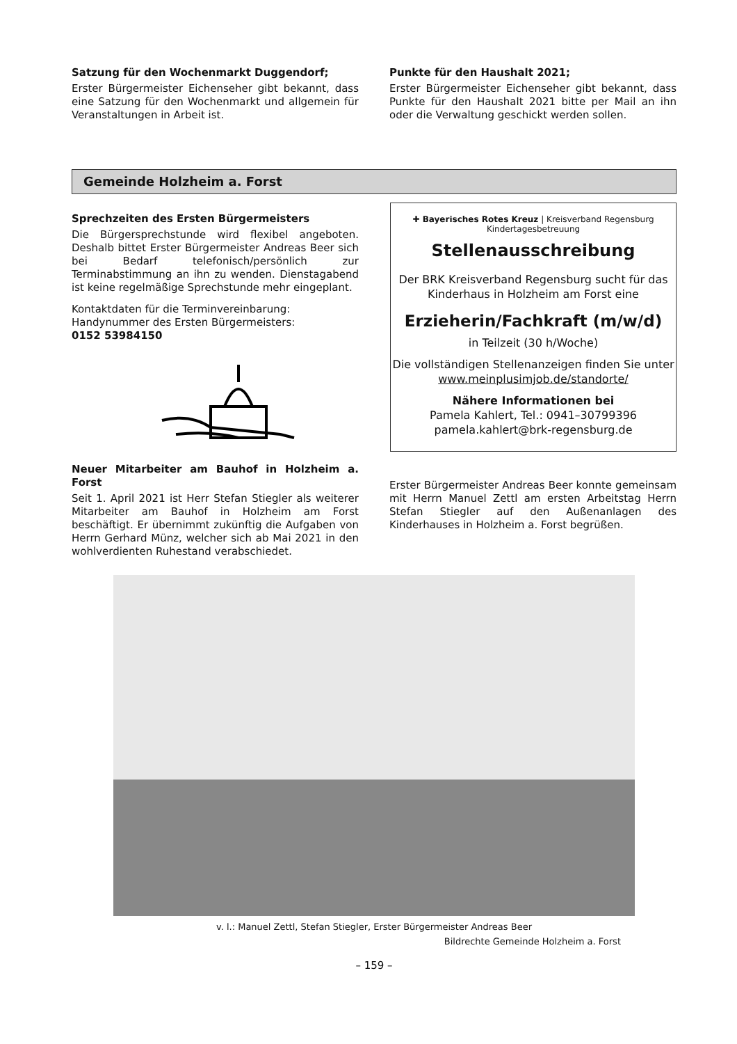Satzung für den Wochenmarkt Duggendorf;
Erster Bürgermeister Eichenseher gibt bekannt, dass eine Satzung für den Wochenmarkt und allgemein für Veranstaltungen in Arbeit ist.
Punkte für den Haushalt 2021;
Erster Bürgermeister Eichenseher gibt bekannt, dass Punkte für den Haushalt 2021 bitte per Mail an ihn oder die Verwaltung geschickt werden sollen.
Gemeinde Holzheim a. Forst
Sprechzeiten des Ersten Bürgermeisters
Die Bürgersprechstunde wird flexibel angeboten. Deshalb bittet Erster Bürgermeister Andreas Beer sich bei Bedarf telefonisch/persönlich zur Terminabstimmung an ihn zu wenden. Dienstagabend ist keine regelmäßige Sprechstunde mehr eingeplant.
Kontaktdaten für die Terminvereinbarung:
Handynummer des Ersten Bürgermeisters:
0152 53984150
✚ Bayerisches Rotes Kreuz | Kreisverband Regensburg Kindertagesbetreuung
Stellenausschreibung
Der BRK Kreisverband Regensburg sucht für das Kinderhaus in Holzheim am Forst eine
Erzieherin/Fachkraft (m/w/d)
in Teilzeit (30 h/Woche)
Die vollständigen Stellenanzeigen finden Sie unter
www.meinplusimjob.de/standorte/
Nähere Informationen bei
Pamela Kahlert, Tel.: 0941–30799396
pamela.kahlert@brk-regensburg.de
Neuer Mitarbeiter am Bauhof in Holzheim a. Forst
Seit 1. April 2021 ist Herr Stefan Stiegler als weiterer Mitarbeiter am Bauhof in Holzheim am Forst beschäftigt. Er übernimmt zukünftig die Aufgaben von Herrn Gerhard Münz, welcher sich ab Mai 2021 in den wohlverdienten Ruhestand verabschiedet.
Erster Bürgermeister Andreas Beer konnte gemeinsam mit Herrn Manuel Zettl am ersten Arbeitstag Herrn Stefan Stiegler auf den Außenanlagen des Kinderhauses in Holzheim a. Forst begrüßen.
v. l.: Manuel Zettl, Stefan Stiegler, Erster Bürgermeister Andreas Beer
Bildrechte Gemeinde Holzheim a. Forst
– 159 –